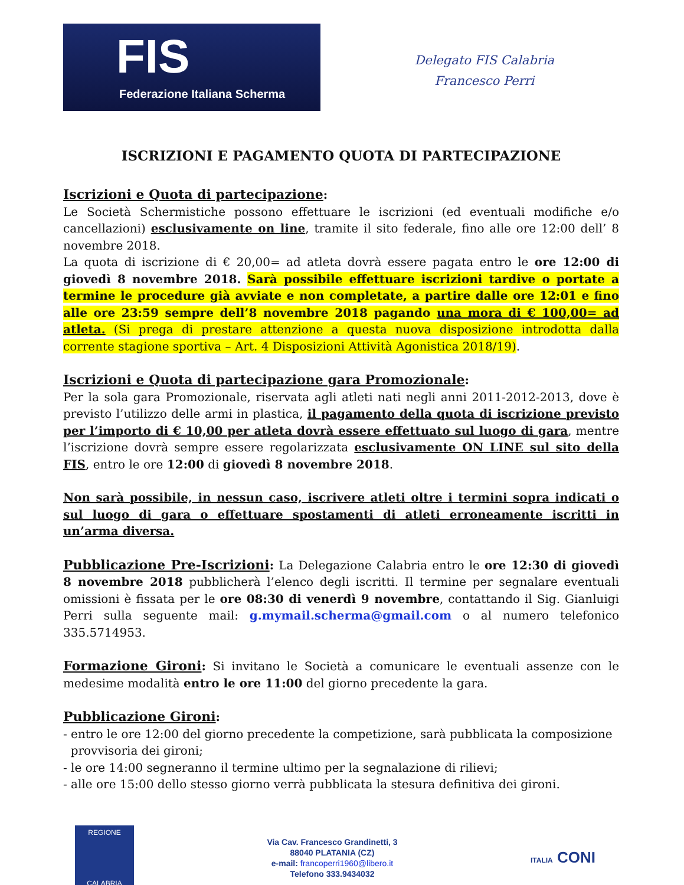FIS
Federazione Italiana Scherma
Delegato FIS Calabria
Francesco Perri
ISCRIZIONI E PAGAMENTO QUOTA DI PARTECIPAZIONE
Iscrizioni e Quota di partecipazione:
Le Società Schermistiche possono effettuare le iscrizioni (ed eventuali modifiche e/o cancellazioni) esclusivamente on line, tramite il sito federale, fino alle ore 12:00 dell’ 8 novembre 2018.
La quota di iscrizione di € 20,00= ad atleta dovrà essere pagata entro le ore 12:00 di giovedì 8 novembre 2018. Sarà possibile effettuare iscrizioni tardive o portate a termine le procedure già avviate e non completate, a partire dalle ore 12:01 e fino alle ore 23:59 sempre dell’8 novembre 2018 pagando una mora di € 100,00= ad atleta. (Si prega di prestare attenzione a questa nuova disposizione introdotta dalla corrente stagione sportiva – Art. 4 Disposizioni Attività Agonistica 2018/19).
Iscrizioni e Quota di partecipazione gara Promozionale:
Per la sola gara Promozionale, riservata agli atleti nati negli anni 2011-2012-2013, dove è previsto l’utilizzo delle armi in plastica, il pagamento della quota di iscrizione previsto per l’importo di € 10,00 per atleta dovrà essere effettuato sul luogo di gara, mentre l’iscrizione dovrà sempre essere regolarizzata esclusivamente ON LINE sul sito della FIS, entro le ore 12:00 di giovedì 8 novembre 2018.
Non sarà possibile, in nessun caso, iscrivere atleti oltre i termini sopra indicati o sul luogo di gara o effettuare spostamenti di atleti erroneamente iscritti in un’arma diversa.
Pubblicazione Pre-Iscrizioni: La Delegazione Calabria entro le ore 12:30 di giovedì 8 novembre 2018 pubblicherà l’elenco degli iscritti. Il termine per segnalare eventuali omissioni è fissata per le ore 08:30 di venerdì 9 novembre, contattando il Sig. Gianluigi Perri sulla seguente mail: g.mymail.scherma@gmail.com o al numero telefonico 335.5714953.
Formazione Gironi: Si invitano le Società a comunicare le eventuali assenze con le medesime modalità entro le ore 11:00 del giorno precedente la gara.
Pubblicazione Gironi:
- entro le ore 12:00 del giorno precedente la competizione, sarà pubblicata la composizione
provvisoria dei gironi;
- le ore 14:00 segneranno il termine ultimo per la segnalazione di rilievi;
- alle ore 15:00 dello stesso giorno verrà pubblicata la stesura definitiva dei gironi.
REGIONE
CALABRIA
Via Cav. Francesco Grandinetti, 3
88040 PLATANIA (CZ)
e-mail: francoperri1960@libero.it
Telefono 333.9434032
ITALIA CONI